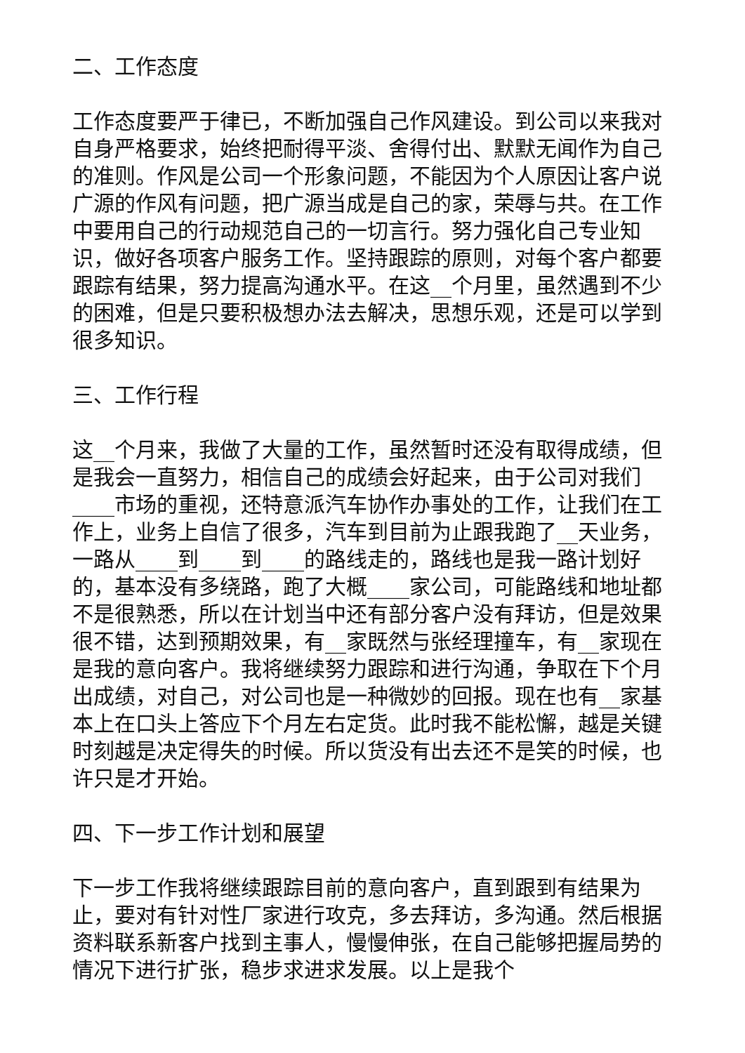二、工作态度
工作态度要严于律已，不断加强自己作风建设。到公司以来我对自身严格要求，始终把耐得平淡、舍得付出、默默无闻作为自己的准则。作风是公司一个形象问题，不能因为个人原因让客户说广源的作风有问题，把广源当成是自己的家，荣辱与共。在工作中要用自己的行动规范自己的一切言行。努力强化自己专业知识，做好各项客户服务工作。坚持跟踪的原则，对每个客户都要跟踪有结果，努力提高沟通水平。在这__个月里，虽然遇到不少的困难，但是只要积极想办法去解决，思想乐观，还是可以学到很多知识。
三、工作行程
这__个月来，我做了大量的工作，虽然暂时还没有取得成绩，但是我会一直努力，相信自己的成绩会好起来，由于公司对我们____市场的重视，还特意派汽车协作办事处的工作，让我们在工作上，业务上自信了很多，汽车到目前为止跟我跑了__天业务，一路从____到____到____的路线走的，路线也是我一路计划好的，基本没有多绕路，跑了大概____家公司，可能路线和地址都不是很熟悉，所以在计划当中还有部分客户没有拜访，但是效果很不错，达到预期效果，有__家既然与张经理撞车，有__家现在是我的意向客户。我将继续努力跟踪和进行沟通，争取在下个月出成绩，对自己，对公司也是一种微妙的回报。现在也有__家基本上在口头上答应下个月左右定货。此时我不能松懈，越是关键时刻越是决定得失的时候。所以货没有出去还不是笑的时候，也许只是才开始。
四、下一步工作计划和展望
下一步工作我将继续跟踪目前的意向客户，直到跟到有结果为止，要对有针对性厂家进行攻克，多去拜访，多沟通。然后根据资料联系新客户找到主事人，慢慢伸张，在自己能够把握局势的情况下进行扩张，稳步求进求发展。以上是我个